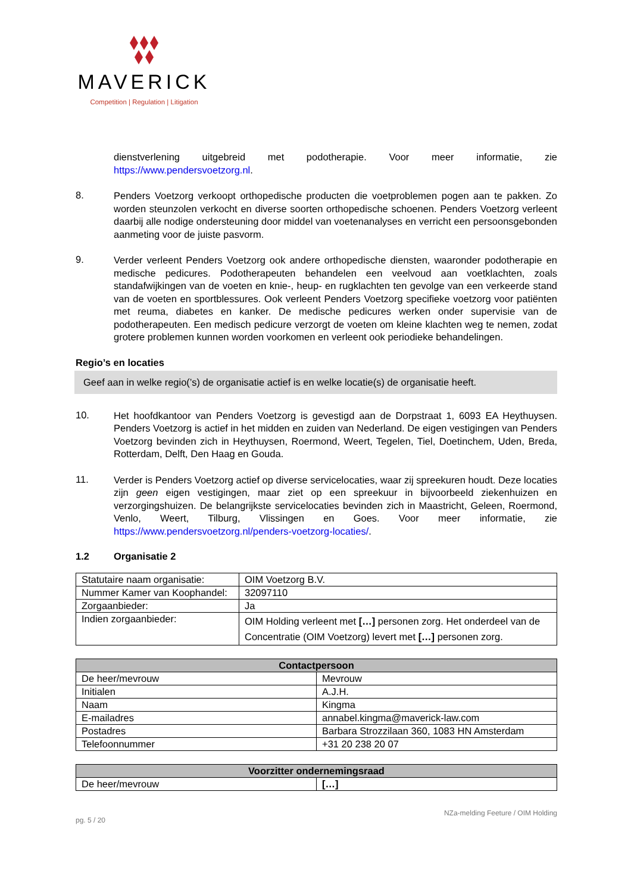MAVERICK
Competition | Regulation | Litigation
dienstverlening uitgebreid met podotherapie. Voor meer informatie, zie https://www.pendersvoetzorg.nl.
8.
Penders Voetzorg verkoopt orthopedische producten die voetproblemen pogen aan te pakken. Zo worden steunzolen verkocht en diverse soorten orthopedische schoenen. Penders Voetzorg verleent daarbij alle nodige ondersteuning door middel van voetenanalyses en verricht een persoonsgebonden aanmeting voor de juiste pasvorm.
9.
Verder verleent Penders Voetzorg ook andere orthopedische diensten, waaronder podotherapie en medische pedicures. Podotherapeuten behandelen een veelvoud aan voetklachten, zoals standafwijkingen van de voeten en knie-, heup- en rugklachten ten gevolge van een verkeerde stand van de voeten en sportblessures. Ook verleent Penders Voetzorg specifieke voetzorg voor patiënten met reuma, diabetes en kanker. De medische pedicures werken onder supervisie van de podotherapeuten. Een medisch pedicure verzorgt de voeten om kleine klachten weg te nemen, zodat grotere problemen kunnen worden voorkomen en verleent ook periodieke behandelingen.
Regio’s en locaties
Geef aan in welke regio(’s) de organisatie actief is en welke locatie(s) de organisatie heeft.
10.
Het hoofdkantoor van Penders Voetzorg is gevestigd aan de Dorpstraat 1, 6093 EA Heythuysen. Penders Voetzorg is actief in het midden en zuiden van Nederland. De eigen vestigingen van Penders Voetzorg bevinden zich in Heythuysen, Roermond, Weert, Tegelen, Tiel, Doetinchem, Uden, Breda, Rotterdam, Delft, Den Haag en Gouda.
11.
Verder is Penders Voetzorg actief op diverse servicelocaties, waar zij spreekuren houdt. Deze locaties zijn geen eigen vestigingen, maar ziet op een spreekuur in bijvoorbeeld ziekenhuizen en verzorgingshuizen. De belangrijkste servicelocaties bevinden zich in Maastricht, Geleen, Roermond, Venlo, Weert, Tilburg, Vlissingen en Goes. Voor meer informatie, zie https://www.pendersvoetzorg.nl/penders-voetzorg-locaties/.
1.2 Organisatie 2
| Statutaire naam organisatie: | OIM Voetzorg B.V. |
| Nummer Kamer van Koophandel: | 32097110 |
| Zorgaanbieder: | Ja |
| Indien zorgaanbieder: | OIM Holding verleent met […] personen zorg. Het onderdeel van de Concentratie (OIM Voetzorg) levert met […] personen zorg. |
| Contactpersoon | |
| --- | --- |
| De heer/mevrouw | Mevrouw |
| Initialen | A.J.H. |
| Naam | Kingma |
| E-mailadres | annabel.kingma@maverick-law.com |
| Postadres | Barbara Strozzilaan 360, 1083 HN Amsterdam |
| Telefoonnummer | +31 20 238 20 07 |
| Voorzitter ondernemingsraad | |
| --- | --- |
| De heer/mevrouw | […] |
pg. 5 / 20 NZa-melding Feeture / OIM Holding